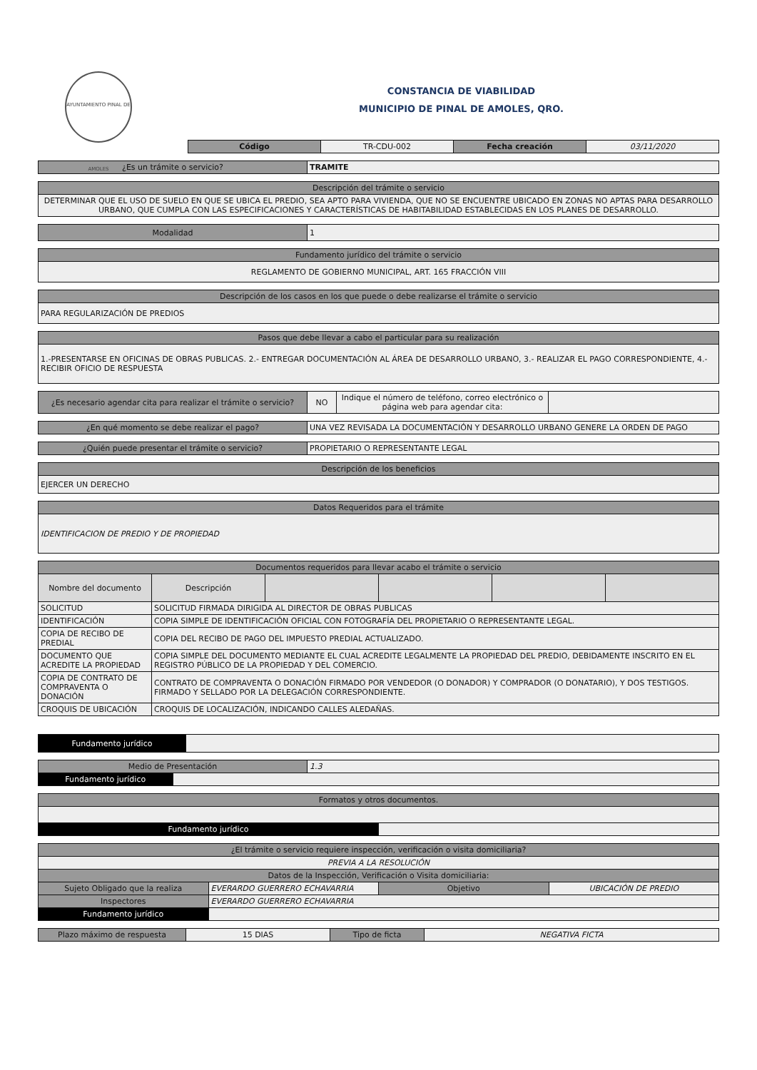AYUNTAMIENTO PINAL DE AMOLES
CONSTANCIA DE VIABILIDAD
MUNICIPIO DE PINAL DE AMOLES, QRO.
| Código | TR-CDU-002 | Fecha creación | 03/11/2020 |
| ¿Es un trámite o servicio? | TRAMITE |
| Descripción del trámite o servicio |
| DETERMINAR QUE EL USO DE SUELO EN QUE SE UBICA EL PREDIO, SEA APTO PARA VIVIENDA, QUE NO SE ENCUENTRE UBICADO EN ZONAS NO APTAS PARA DESARROLLO URBANO, QUE CUMPLA CON LAS ESPECIFICACIONES Y CARACTERÍSTICAS DE HABITABILIDAD ESTABLECIDAS EN LOS PLANES DE DESARROLLO. |
| Modalidad | 1 |
| Fundamento jurídico del trámite o servicio |
| REGLAMENTO DE GOBIERNO MUNICIPAL, ART. 165 FRACCIÓN VIII |
| Descripción de los casos en los que puede o debe realizarse el trámite o servicio |
| PARA REGULARIZACIÓN DE PREDIOS |
| Pasos que debe llevar a cabo el particular para su realización |
| 1.-PRESENTARSE EN OFICINAS DE OBRAS PUBLICAS. 2.- ENTREGAR DOCUMENTACIÓN AL ÁREA DE DESARROLLO URBANO, 3.- REALIZAR EL PAGO CORRESPONDIENTE, 4.- RECIBIR OFICIO DE RESPUESTA |
| ¿Es necesario agendar cita para realizar el trámite o servicio? | NO | Indique el número de teléfono, correo electrónico o página web para agendar cita: | |
| ¿En qué momento se debe realizar el pago? | UNA VEZ REVISADA LA DOCUMENTACIÓN Y DESARROLLO URBANO GENERE LA ORDEN DE PAGO |
| ¿Quién puede presentar el trámite o servicio? | PROPIETARIO O REPRESENTANTE LEGAL |
| Descripción de los beneficios |
| EJERCER UN DERECHO |
| Datos Requeridos para el trámite |
| IDENTIFICACION DE PREDIO Y DE PROPIEDAD |
| Documentos requeridos para llevar acabo el trámite o servicio | | | | | |
| --- | --- | --- | --- | --- | --- |
| Nombre del documento | Descripción | | | | |
| SOLICITUD | SOLICITUD FIRMADA DIRIGIDA AL DIRECTOR DE OBRAS PUBLICAS | | | | |
| IDENTIFICACIÓN | COPIA SIMPLE DE IDENTIFICACIÓN OFICIAL CON FOTOGRAFÍA DEL PROPIETARIO O REPRESENTANTE LEGAL. | | | | |
| COPIA DE RECIBO DE PREDIAL | COPIA DEL RECIBO DE PAGO DEL IMPUESTO PREDIAL ACTUALIZADO. | | | | |
| DOCUMENTO QUE ACREDITE LA PROPIEDAD | COPIA SIMPLE DEL DOCUMENTO MEDIANTE EL CUAL ACREDITE LEGALMENTE LA PROPIEDAD DEL PREDIO, DEBIDAMENTE INSCRITO EN EL REGISTRO PÚBLICO DE LA PROPIEDAD Y DEL COMERCIO. | | | | |
| COPIA DE CONTRATO DE COMPRAVENTA O DONACIÓN | CONTRATO DE COMPRAVENTA O DONACIÓN FIRMADO POR VENDEDOR (O DONADOR) Y COMPRADOR (O DONATARIO), Y DOS TESTIGOS. FIRMADO Y SELLADO POR LA DELEGACIÓN CORRESPONDIENTE. | | | | |
| CROQUIS DE UBICACIÓN | CROQUIS DE LOCALIZACIÓN, INDICANDO CALLES ALEDAÑAS. | | | | |
| Fundamento jurídico | |
| Medio de Presentación | | 1.3 |
| Fundamento jurídico | | |
| Formatos y otros documentos. | |
| Fundamento jurídico | |
| ¿El trámite o servicio requiere inspección, verificación o visita domiciliaria? | | | |
| PREVIA A LA RESOLUCIÓN | | | |
| Datos de la Inspección, Verificación o Visita domiciliaria: | | | |
| Sujeto Obligado que la realiza | EVERARDO GUERRERO ECHAVARRIA | Objetivo | UBICACIÓN DE PREDIO |
| Inspectores | EVERARDO GUERRERO ECHAVARRIA | | |
| Fundamento jurídico | | | |
| Plazo máximo de respuesta | 15 DIAS | Tipo de ficta | NEGATIVA FICTA |